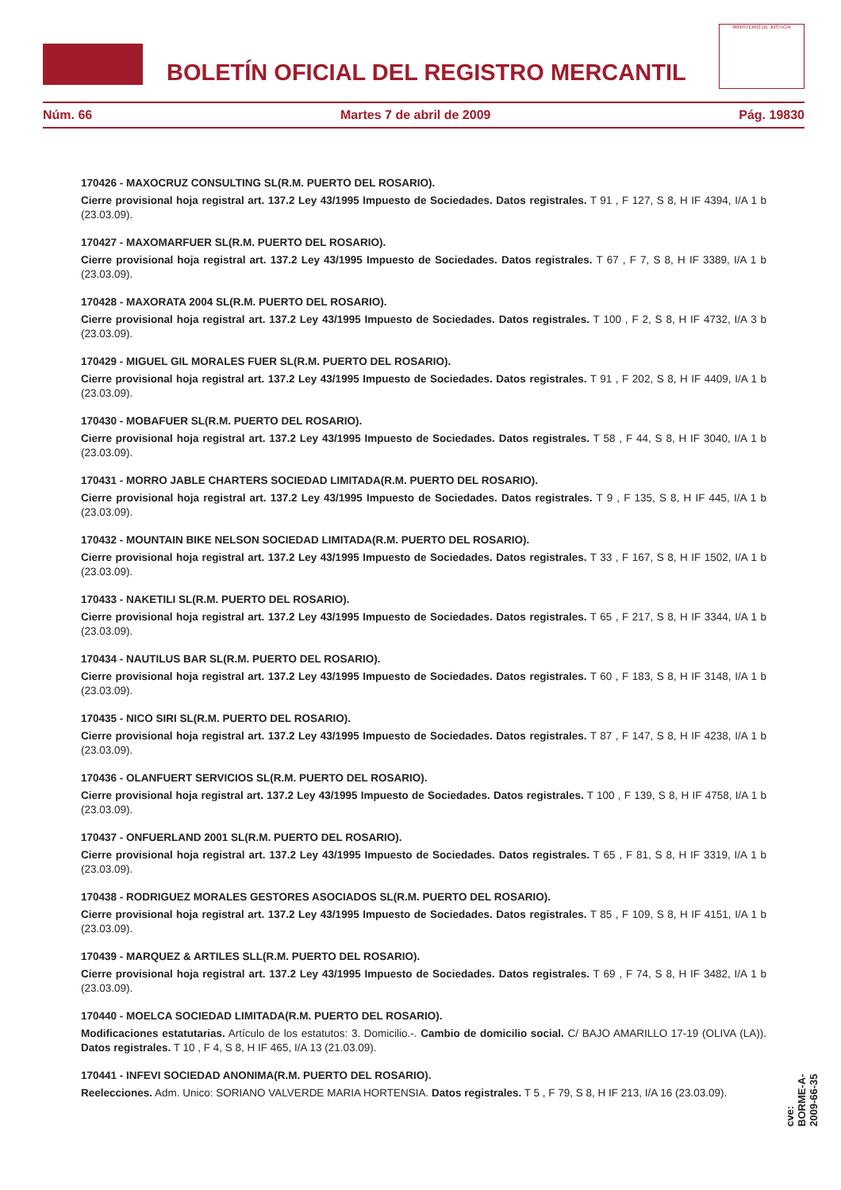BOLETÍN OFICIAL DEL REGISTRO MERCANTIL
MINISTERIO DE JUSTICIA
Núm. 66 Martes 7 de abril de 2009 Pág. 19830
170426 - MAXOCRUZ CONSULTING SL(R.M. PUERTO DEL ROSARIO).
Cierre provisional hoja registral art. 137.2 Ley 43/1995 Impuesto de Sociedades. Datos registrales. T 91 , F 127, S 8, H IF 4394, I/A 1 b (23.03.09).
170427 - MAXOMARFUER SL(R.M. PUERTO DEL ROSARIO).
Cierre provisional hoja registral art. 137.2 Ley 43/1995 Impuesto de Sociedades. Datos registrales. T 67 , F 7, S 8, H IF 3389, I/A 1 b (23.03.09).
170428 - MAXORATA 2004 SL(R.M. PUERTO DEL ROSARIO).
Cierre provisional hoja registral art. 137.2 Ley 43/1995 Impuesto de Sociedades. Datos registrales. T 100 , F 2, S 8, H IF 4732, I/A 3 b (23.03.09).
170429 - MIGUEL GIL MORALES FUER SL(R.M. PUERTO DEL ROSARIO).
Cierre provisional hoja registral art. 137.2 Ley 43/1995 Impuesto de Sociedades. Datos registrales. T 91 , F 202, S 8, H IF 4409, I/A 1 b (23.03.09).
170430 - MOBAFUER SL(R.M. PUERTO DEL ROSARIO).
Cierre provisional hoja registral art. 137.2 Ley 43/1995 Impuesto de Sociedades. Datos registrales. T 58 , F 44, S 8, H IF 3040, I/A 1 b (23.03.09).
170431 - MORRO JABLE CHARTERS SOCIEDAD LIMITADA(R.M. PUERTO DEL ROSARIO).
Cierre provisional hoja registral art. 137.2 Ley 43/1995 Impuesto de Sociedades. Datos registrales. T 9 , F 135, S 8, H IF 445, I/A 1 b (23.03.09).
170432 - MOUNTAIN BIKE NELSON SOCIEDAD LIMITADA(R.M. PUERTO DEL ROSARIO).
Cierre provisional hoja registral art. 137.2 Ley 43/1995 Impuesto de Sociedades. Datos registrales. T 33 , F 167, S 8, H IF 1502, I/A 1 b (23.03.09).
170433 - NAKETILI SL(R.M. PUERTO DEL ROSARIO).
Cierre provisional hoja registral art. 137.2 Ley 43/1995 Impuesto de Sociedades. Datos registrales. T 65 , F 217, S 8, H IF 3344, I/A 1 b (23.03.09).
170434 - NAUTILUS BAR SL(R.M. PUERTO DEL ROSARIO).
Cierre provisional hoja registral art. 137.2 Ley 43/1995 Impuesto de Sociedades. Datos registrales. T 60 , F 183, S 8, H IF 3148, I/A 1 b (23.03.09).
170435 - NICO SIRI SL(R.M. PUERTO DEL ROSARIO).
Cierre provisional hoja registral art. 137.2 Ley 43/1995 Impuesto de Sociedades. Datos registrales. T 87 , F 147, S 8, H IF 4238, I/A 1 b (23.03.09).
170436 - OLANFUERT SERVICIOS SL(R.M. PUERTO DEL ROSARIO).
Cierre provisional hoja registral art. 137.2 Ley 43/1995 Impuesto de Sociedades. Datos registrales. T 100 , F 139, S 8, H IF 4758, I/A 1 b (23.03.09).
170437 - ONFUERLAND 2001 SL(R.M. PUERTO DEL ROSARIO).
Cierre provisional hoja registral art. 137.2 Ley 43/1995 Impuesto de Sociedades. Datos registrales. T 65 , F 81, S 8, H IF 3319, I/A 1 b (23.03.09).
170438 - RODRIGUEZ MORALES GESTORES ASOCIADOS SL(R.M. PUERTO DEL ROSARIO).
Cierre provisional hoja registral art. 137.2 Ley 43/1995 Impuesto de Sociedades. Datos registrales. T 85 , F 109, S 8, H IF 4151, I/A 1 b (23.03.09).
170439 - MARQUEZ & ARTILES SLL(R.M. PUERTO DEL ROSARIO).
Cierre provisional hoja registral art. 137.2 Ley 43/1995 Impuesto de Sociedades. Datos registrales. T 69 , F 74, S 8, H IF 3482, I/A 1 b (23.03.09).
170440 - MOELCA SOCIEDAD LIMITADA(R.M. PUERTO DEL ROSARIO).
Modificaciones estatutarias. Artículo de los estatutos: 3. Domicilio.-. Cambio de domicilio social. C/ BAJO AMARILLO 17-19 (OLIVA (LA)). Datos registrales. T 10 , F 4, S 8, H IF 465, I/A 13 (21.03.09).
170441 - INFEVI SOCIEDAD ANONIMA(R.M. PUERTO DEL ROSARIO).
Reelecciones. Adm. Unico: SORIANO VALVERDE MARIA HORTENSIA. Datos registrales. T 5 , F 79, S 8, H IF 213, I/A 16 (23.03.09).
cve: BORME-A-2009-66-35